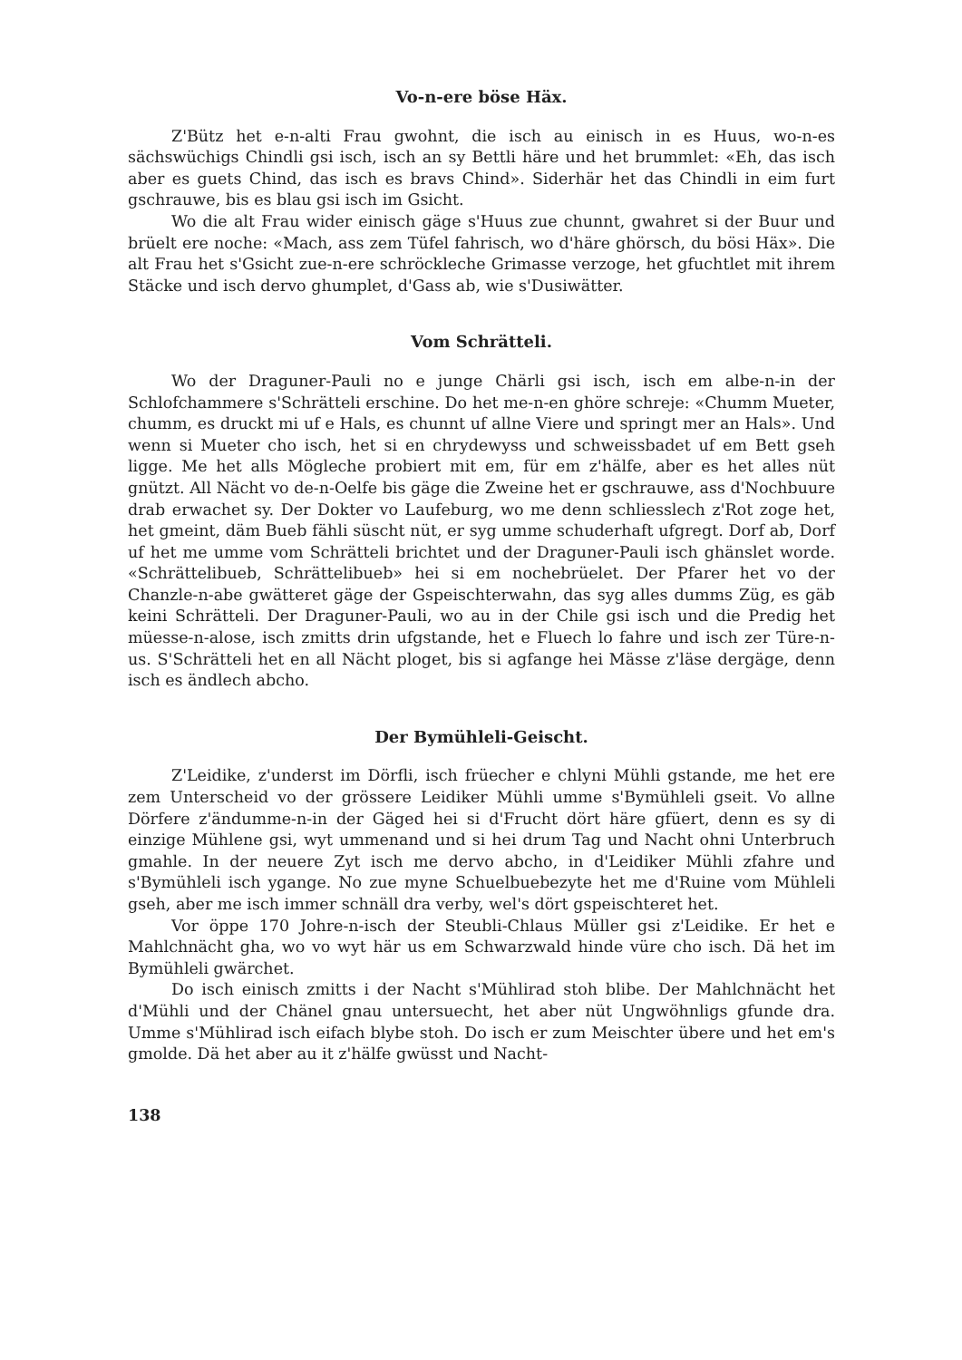Vo-n-ere böse Häx.
Z'Bütz het e-n-alti Frau gwohnt, die isch au einisch in es Huus, wo-n-es sächswüchigs Chindli gsi isch, isch an sy Bettli häre und het brummlet: «Eh, das isch aber es guets Chind, das isch es bravs Chind». Siderhär het das Chindli in eim furt gschrauwe, bis es blau gsi isch im Gsicht.
Wo die alt Frau wider einisch gäge s'Huus zue chunnt, gwahret si der Buur und brüelt ere noche: «Mach, ass zem Tüfel fahrisch, wo d'häre ghörsch, du bösi Häx». Die alt Frau het s'Gsicht zue-n-ere schröckleche Grimasse verzoge, het gfuchtlet mit ihrem Stäcke und isch dervo ghumplet, d'Gass ab, wie s'Dusiwätter.
Vom Schrätteli.
Wo der Draguner-Pauli no e junge Chärli gsi isch, isch em albe-n-in der Schlofchammere s'Schrätteli erschine. Do het me-n-en ghöre schreje: «Chumm Mueter, chumm, es druckt mi uf e Hals, es chunnt uf allne Viere und springt mer an Hals». Und wenn si Mueter cho isch, het si en chrydewyss und schweissbadet uf em Bett gseh ligge. Me het alls Mögleche probiert mit em, für em z'hälfe, aber es het alles nüt gnützt. All Nächt vo de-n-Oelfe bis gäge die Zweine het er gschrauwe, ass d'Nochbuure drab erwachet sy. Der Dokter vo Laufeburg, wo me denn schliesslech z'Rot zoge het, het gmeint, däm Bueb fähli süscht nüt, er syg umme schuderhaft ufgregt. Dorf ab, Dorf uf het me umme vom Schrätteli brichtet und der Draguner-Pauli isch ghänslet worde. «Schrättelibueb, Schrättelibueb» hei si em nochebrüelet. Der Pfarer het vo der Chanzle-n-abe gwätteret gäge der Gspeischterwahn, das syg alles dumms Züg, es gäb keini Schrätteli. Der Draguner-Pauli, wo au in der Chile gsi isch und die Predig het müesse-n-alose, isch zmitts drin ufgstande, het e Fluech lo fahre und isch zer Türe-n-us. S'Schrätteli het en all Nächt ploget, bis si agfange hei Mässe z'läse dergäge, denn isch es ändlech abcho.
Der Bymühleli-Geischt.
Z'Leidike, z'underst im Dörfli, isch früecher e chlyni Mühli gstande, me het ere zem Unterscheid vo der grössere Leidiker Mühli umme s'Bymühleli gseit. Vo allne Dörfere z'ändumme-n-in der Gäged hei si d'Frucht dört häre gfüert, denn es sy di einzige Mühlene gsi, wyt ummenand und si hei drum Tag und Nacht ohni Unterbruch gmahle. In der neuere Zyt isch me dervo abcho, in d'Leidiker Mühli zfahre und s'Bymühleli isch ygange. No zue myne Schuelbuebezyte het me d'Ruine vom Mühleli gseh, aber me isch immer schnäll dra verby, wel's dört gspeischteret het.
Vor öppe 170 Johre-n-isch der Steubli-Chlaus Müller gsi z'Leidike. Er het e Mahlchnächt gha, wo vo wyt här us em Schwarzwald hinde vüre cho isch. Dä het im Bymühleli gwärchet.
Do isch einisch zmitts i der Nacht s'Mühlirad stoh blibe. Der Mahlchnächt het d'Mühli und der Chänel gnau untersuecht, het aber nüt Ungwöhnligs gfunde dra. Umme s'Mühlirad isch eifach blybe stoh. Do isch er zum Meischter übere und het em's gmolde. Dä het aber au it z'hälfe gwüsst und Nacht-
138